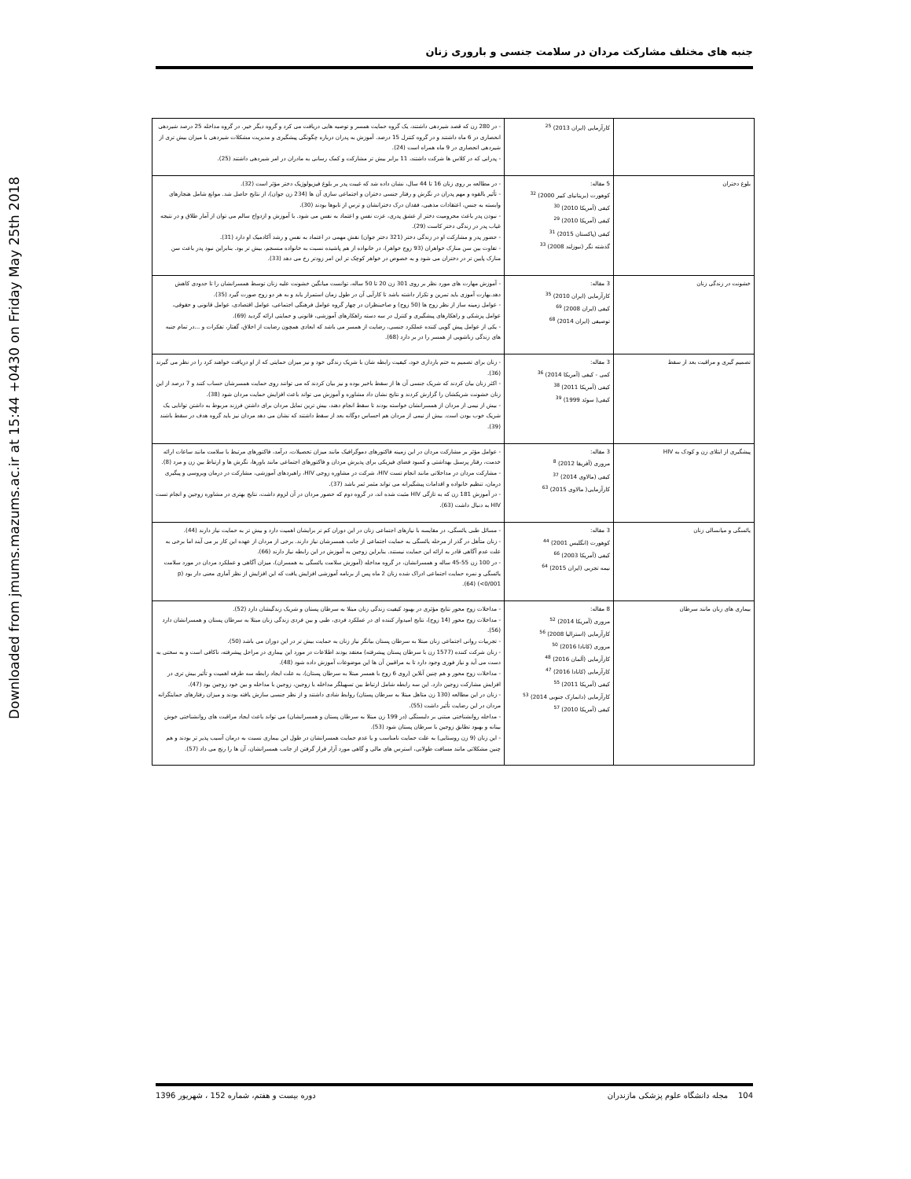Downloaded from jmums.mazums.ac.ir at 15:44 +0430 on Friday May 25th 2018
جنبه های مختلف مشارکت مردان در سلامت جنسی و باروری زنان
| | کارآزمایی (ایران 2013) <sup>25</sup> | - در 280 زن که قصد شیردهی داشتند، یک گروه حمایت همسر و توصیه هایی دریافت می کرد و گروه دیگر خیر. در گروه مداخله 25 درصد شیردهی انحصاری در 6 ماه داشتند و در گروه کنترل 15 درصد. آموزش به پدران درباره چگونگی پیشگیری و مدیریت مشکلات شیردهی با میزان بیش تری از شیردهی انحصاری در 9 ماه همراه است (24). - پدرانی که در کلاس ها شرکت داشتند، 11 برابر بیش تر مشارکت و کمک رسانی به مادران در امر شیردهی داشتند (25). |
| بلوغ دختران | 5 مقاله: کوهورت (بریتانیای کبیر 2000) <sup>32</sup> کیفی (آمریکا 2010) <sup>30</sup> کیفی (آمریکا 2010) <sup>29</sup> کیفی (پاکستان 2015) <sup>31</sup> گذشته نگر (نیوزلند 2008) <sup>33</sup> | - در مطالعه بر روی زنان 16 تا 44 سال، نشان داده شد که غیبت پدر بر بلوغ فیزیولوژیک دختر مؤثر است (32). - تأثیر بالقوه و مهم پدران در نگرش و رفتار جنسی دختران و اجتماعی سازی آن ها (234 زن جوان)، از نتایج حاصل شد. موانع شامل هنجارهای وابسته به جنس، اعتقادات مذهبی، فقدان درک دخترانشان و ترس از تابوها بودند (30). - نبودن پدر باعث محرومیت دختر از عشق پدری، عزت نفس و اعتماد به نفس می شود. با آموزش و ازدواج سالم می توان از آمار طلاق و در نتیجه غیاب پدر در زندگی دختر کاست (29). - حضور پدر و مشارکت او در زندگی دختر (321 دختر جوان) نقش مهمی در اعتماد به نفس و رشد آکادمیک او دارد (31). - تفاوت بین سن منارک خواهران (93 زوج خواهر)، در خانواده از هم پاشیده نسبت به خانواده منسجم، بیش تر بود. بنابراین نبود پدر باعث سن منارک پایین تر در دختران می شود و به خصوص در خواهر کوچک تر این امر زودتر رخ می دهد (33). |
| خشونت در زندگی زنان | 3 مقاله: کارآزمایی (ایران 2010) <sup>35</sup> کیفی (ایران 2008) <sup>69</sup> توصیفی (ایران 2014) <sup>68</sup> | - آموزش مهارت های مورد نظر بر روی 301 زن 20 تا 50 ساله، توانست میانگین خشونت علیه زنان توسط همسرانشان را تا حدودی کاهش دهد.بهارت آموزی باید تمرین و تکرار داشته باشد تا کارآیی آن در طول زمان استمرار یابد و به هر دو زوج صورت گیرد (35). - عوامل زمینه ساز از نظر زوج ها (50 زوج) و صاحبنظران در چهار گروه عوامل فرهنگی اجتماعی، عوامل اقتصادی، عوامل قانونی و حقوقی، عوامل پزشکی و راهکارهای پیشگیری و کنترل در سه دسته راهکارهای آموزشی، قانونی و حمایتی ارائه گردید (69). - یکی از عوامل پیش گویی کننده عملکرد جنسی، رضایت از همسر می باشد که ابعادی همچون رضایت از اخلاق، گفتار، تفکرات و ...در تمام جنبه های زندگی زناشویی از همسر را در بر دارد (68). |
| تصمیم گیری و مراقبت بعد از سقط | 3 مقاله: کمی - کیفی (آمریکا 2014) <sup>36</sup> کیفی (آمریکا 2011) <sup>38</sup> کیفی( سوئد 1999) <sup>39</sup> | - زنان برای تصمیم به ختم بارداری خود، کیفیت رابطه شان با شریک زندگی خود و نیز میزان حمایتی که از او دریافت خواهند کرد را در نظر می گیرند (36). - اکثر زنان بیان کردند که شریک جنسی آن ها از سقط باخبر بوده و نیز بیان کردند که می توانند روی حمایت همسرشان حساب کنند و 7 درصد از این زنان خشونت شریکشان را گزارش کردند و نتایج نشان داد مشاوره و آموزش می تواند باعث افزایش حمایت مردان شود (38). - بیش از نیمی از مردان از همسرانشان خواسته بودند تا سقط انجام دهند، بیش ترین تمایل مردان برای داشتن فرزند مربوط به داشتن توانایی یک شریک خوب بودن است. بیش از نیمی از مردان هم احساس دوگانه بعد از سقط داشتند که نشان می دهد مردان نیز باید گروه هدف در سقط باشند (39). |
| پیشگیری از ابتلای زن و کودک به HIV | 3 مقاله: مروری (آفریقا 2012) <sup>8</sup> کیفی (مالاوی 2014) <sup>37</sup> کارآزمایی( مالاوی 2015) <sup>63</sup> | - عوامل مؤثر بر مشارکت مردان در این زمینه فاکتورهای دموگرافیک مانند میزان تحصیلات، درآمد، فاکتورهای مرتبط با سلامت مانند ساعات ارائه خدمت، رفتار پرسنل بهداشتی و کمبود فضای فیزیکی برای پذیرش مردان و فاکتورهای اجتماعی مانند باورها، نگرش ها و ارتباط بین زن و مرد (8). - مشارکت مردان در مداخلاتی مانند انجام تست HIV، شرکت در مشاوره زوجی HIV، راهبردهای آموزشی، مشارکت در درمان ویروسی و پیگیری درمان، تنظیم خانواده و اقدامات پیشگیرانه می تواند مثمر ثمر باشد (37). - در آموزش 181 زن که به تازگی HIV مثبت شده اند، در گروه دوم که حضور مردان در آن لزوم داشت، نتایج بهتری در مشاوره زوجین و انجام تست HIV به دنبال داشت (63). |
| یائسگی و میانسالی زنان | 3 مقاله: کوهورت (انگلیس 2001) <sup>44</sup> کیفی (آمریکا 2003) <sup>66</sup> نیمه تجربی (ایران 2015) <sup>64</sup> | - مسائل طبی یائسگی، در مقایسه با نیازهای اجتماعی زنان در این دوران کم تر برایشان اهمیت دارد و بیش تر به حمایت نیاز دارند (44). - زنان متأهل در گذر از مرحله یائسگی به حمایت اجتماعی از جانب همسرشان نیاز دارند. برخی از مردان از عهده این کار بر می آیند اما برخی به علت عدم آگاهی قادر به ارائه این حمایت نیستند. بنابراین زوجین به آموزش در این رابطه نیاز دارند (66). - در 100 زن 55-45 ساله و همسرانشان، در گروه مداخله (آموزش سلامت یائسگی به همسران)، میزان آگاهی و عملکرد مردان در مورد سلامت یائسگی و نمره حمایت اجتماعی ادراک شده زنان 2 ماه پس از برنامه آموزشی افزایش یافت که این افزایش از نظر آماری معنی دار بود (p <0/001) (64). |
| بیماری های زنان مانند سرطان | 8 مقاله: مروری (آمریکا 2014) <sup>52</sup> کارآزمایی (استرالیا 2008) <sup>56</sup> مروری (کانادا 2016) <sup>50</sup> کارآزمایی (آلمان 2016) <sup>48</sup> کارآزمایی (کانادا 2016) <sup>47</sup> کیفی (آمریکا 2011) <sup>55</sup> کارآزمایی (دانمارک جنوبی 2014) <sup>53</sup> کیفی (آمریکا 2010) <sup>57</sup> | - مداخلات زوج محور نتایج مؤثری در بهبود کیفیت زندگی زنان مبتلا به سرطان پستان و شریک زندگیشان دارد (52). - مداخلات زوج محور (14 زوج)، نتایج امیدوار کننده ای در عملکرد فردی، طبی و بین فردی زندگی زنان مبتلا به سرطان پستان و همسرانشان دارد (56). - تجربیات روانی اجتماعی زنان مبتلا به سرطان پستان بیانگر نیاز زنان به حمایت بیش تر در این دوران می باشد (50). - زنان شرکت کننده (1577 زن با سرطان پستان پیشرفته) معتقد بودند اطلاعات در مورد این بیماری در مراحل پیشرفته، ناکافی است و به سختی به دست می آید و نیاز فوری وجود دارد تا به مراقبین آن ها این موضوعات آموزش داده شود (48). - مداخلات زوج محور و هم چنین آنلاین (روی 6 زوج با همسر مبتلا به سرطان پستان)، به علت ایجاد رابطه سه طرفه اهمیت و تأثیر بیش تری در افزایش مشارکت زوجین دارد. این سه رابطه شامل ارتباط بین تسهیلگر مداخله با زوجین، زوجین با مداخله و بین خود زوجین بود (47). - زنان در این مطالعه (130 زن متاهل مبتلا به سرطان پستان) روابط شادی داشتند و از نظر جنسی سازش یافته بودند و میزان رفتارهای حمایتگرانه مردان در این رضایت تأثیر داشت (55). - مداخله روانشناختی مبتنی بر دلبستگی (در 199 زن مبتلا به سرطان پستان و همسرانشان) می تواند باعث ایجاد مراقبت های روانشناختی خوش بینانه و بهبود تطابق زوجین با سرطان پستان شود (53). - این زنان (9 زن روستایی) به علت حمایت نامناسب و یا عدم حمایت همسرانشان در طول این بیماری نسبت به درمان آسیب پذیر تر بودند و هم چنین مشکلاتی مانند مسافت طولانی، استرس های مالی و گاهی مورد آزار قرار گرفتن از جانب همسرانشان، آن ها را رنج می داد (57). |
104 مجله دانشگاه علوم پزشکی مازندران دوره بیست و هفتم، شماره 152 ، شهریور 1396